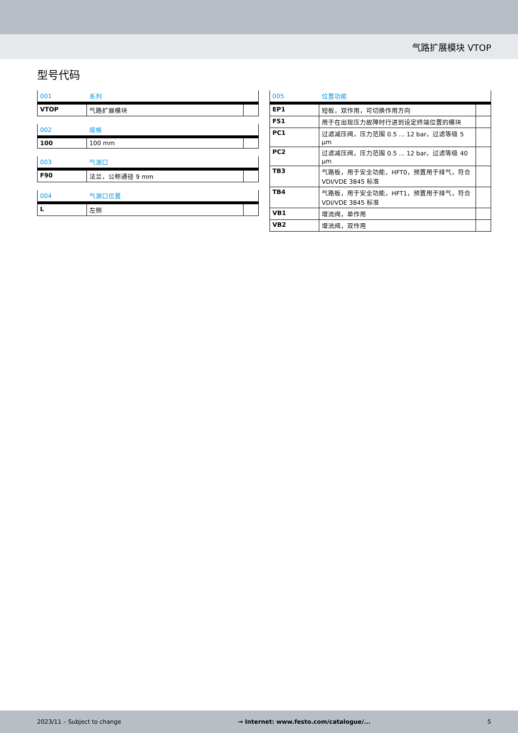气路扩展模块 VTOP
型号代码
| 001 | 系列 | |
| --- | --- | --- |
| VTOP | 气路扩展模块 | |
| 002 | 规格 | |
| --- | --- | --- |
| 100 | 100 mm | |
| 003 | 气源口 | |
| --- | --- | --- |
| F90 | 法兰，公称通径 9 mm | |
| 004 | 气源口位置 | |
| --- | --- | --- |
| L | 左侧 | |
| 005 | 位置功能 | |
| --- | --- | --- |
| EP1 | 短板，双作用，可切换作用方向 | |
| FS1 | 用于在出现压力故障时行进到设定终端位置的模块 | |
| PC1 | 过滤减压阀，压力范围 0.5 ... 12 bar，过滤等级 5 µm | |
| PC2 | 过滤减压阀，压力范围 0.5 ... 12 bar，过滤等级 40 µm | |
| TB3 | 气路板，用于安全功能，HFT0，预置用于排气，符合 VDI/VDE 3845 标准 | |
| TB4 | 气路板，用于安全功能，HFT1，预置用于排气，符合 VDI/VDE 3845 标准 | |
| VB1 | 增流阀，单作用 | |
| VB2 | 增流阀，双作用 | |
2023/11 – Subject to change → Internet: www.festo.com/catalogue/... 5